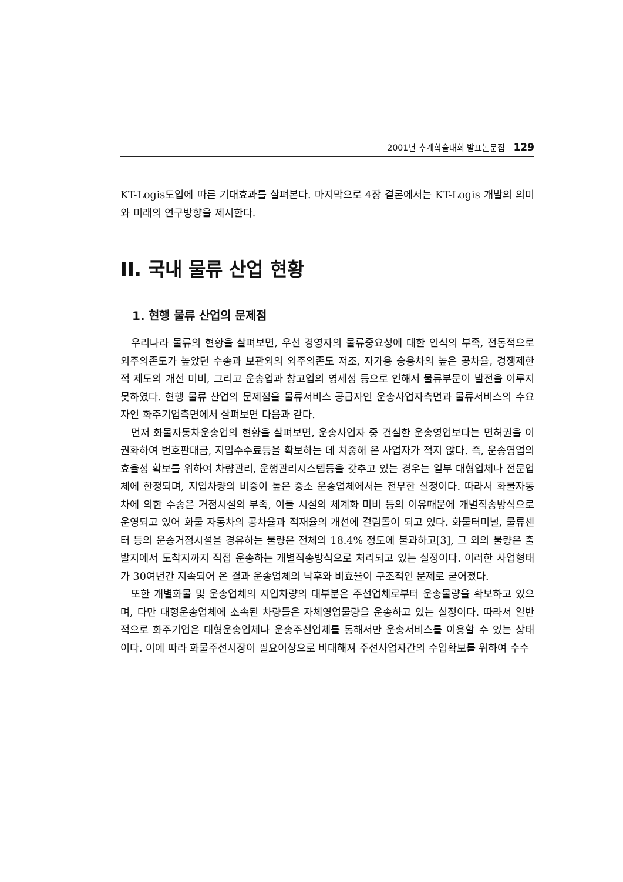2001년 추계학술대회 발표논문집 129
KT-Logis도입에 따른 기대효과를 살펴본다. 마지막으로 4장 결론에서는 KT-Logis 개발의 의미와 미래의 연구방향을 제시한다.
II. 국내 물류 산업 현황
1. 현행 물류 산업의 문제점
우리나라 물류의 현황을 살펴보면, 우선 경영자의 물류중요성에 대한 인식의 부족, 전통적으로 외주의존도가 높았던 수송과 보관외의 외주의존도 저조, 자가용 승용차의 높은 공차율, 경쟁제한적 제도의 개선 미비, 그리고 운송업과 창고업의 영세성 등으로 인해서 물류부문이 발전을 이루지 못하였다. 현행 물류 산업의 문제점을 물류서비스 공급자인 운송사업자측면과 물류서비스의 수요자인 화주기업측면에서 살펴보면 다음과 같다.
먼저 화물자동차운송업의 현황을 살펴보면, 운송사업자 중 건실한 운송영업보다는 면허권을 이권화하여 번호판대금, 지입수수료등을 확보하는 데 치중해 온 사업자가 적지 않다. 즉, 운송영업의 효율성 확보를 위하여 차량관리, 운행관리시스템등을 갖추고 있는 경우는 일부 대형업체나 전문업체에 한정되며, 지입차량의 비중이 높은 중소 운송업체에서는 전무한 실정이다. 따라서 화물자동차에 의한 수송은 거점시설의 부족, 이들 시설의 체계화 미비 등의 이유때문에 개별직송방식으로 운영되고 있어 화물 자동차의 공차율과 적재율의 개선에 걸림돌이 되고 있다. 화물터미널, 물류센터 등의 운송거점시설을 경유하는 물량은 전체의 18.4% 정도에 불과하고[3], 그 외의 물량은 출발지에서 도착지까지 직접 운송하는 개별직송방식으로 처리되고 있는 실정이다. 이러한 사업형태가 30여년간 지속되어 온 결과 운송업체의 낙후와 비효율이 구조적인 문제로 굳어졌다.
또한 개별화물 및 운송업체의 지입차량의 대부분은 주선업체로부터 운송물량을 확보하고 있으며, 다만 대형운송업체에 소속된 차량들은 자체영업물량을 운송하고 있는 실정이다. 따라서 일반적으로 화주기업은 대형운송업체나 운송주선업체를 통해서만 운송서비스를 이용할 수 있는 상태이다. 이에 따라 화물주선시장이 필요이상으로 비대해져 주선사업자간의 수입확보를 위하여 수수